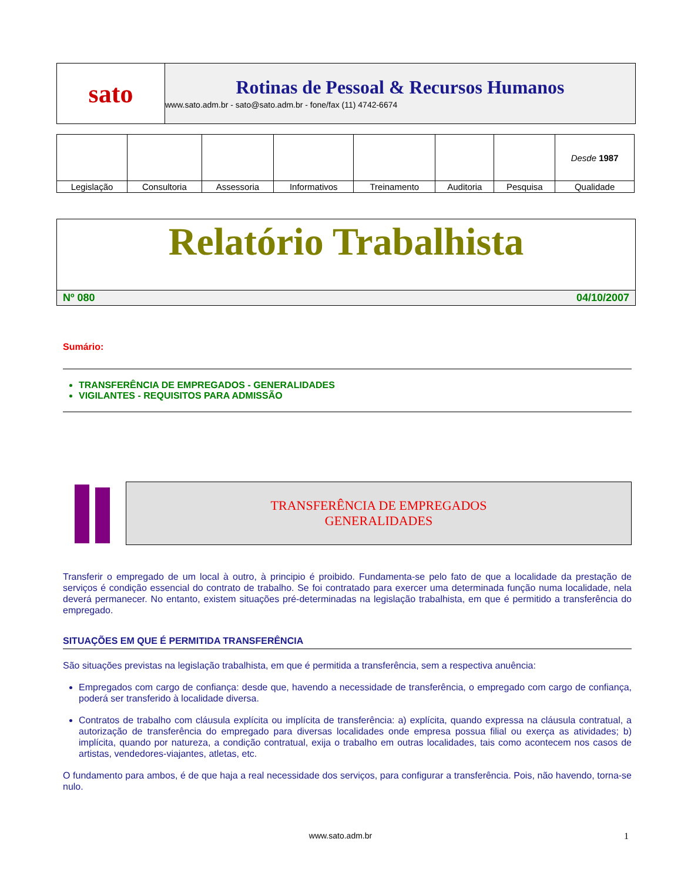sato
Rotinas de Pessoal & Recursos Humanos
www.sato.adm.br - sato@sato.adm.br - fone/fax (11) 4742-6674
| | | | | | | | Desde 1987 |
| Legislação | Consultoria | Assessoria | Informativos | Treinamento | Auditoria | Pesquisa | Qualidade |
Relatório Trabalhista
Nº 080 04/10/2007
Sumário:
TRANSFERÊNCIA DE EMPREGADOS - GENERALIDADES
VIGILANTES - REQUISITOS PARA ADMISSÃO
TRANSFERÊNCIA DE EMPREGADOS
GENERALIDADES
Transferir o empregado de um local à outro, à principio é proibido. Fundamenta-se pelo fato de que a localidade da prestação de serviços é condição essencial do contrato de trabalho. Se foi contratado para exercer uma determinada função numa localidade, nela deverá permanecer. No entanto, existem situações pré-determinadas na legislação trabalhista, em que é permitido a transferência do empregado.
SITUAÇÕES EM QUE É PERMITIDA TRANSFERÊNCIA
São situações previstas na legislação trabalhista, em que é permitida a transferência, sem a respectiva anuência:
Empregados com cargo de confiança: desde que, havendo a necessidade de transferência, o empregado com cargo de confiança, poderá ser transferido à localidade diversa.
Contratos de trabalho com cláusula explícita ou implícita de transferência: a) explícita, quando expressa na cláusula contratual, a autorização de transferência do empregado para diversas localidades onde empresa possua filial ou exerça as atividades; b) implícita, quando por natureza, a condição contratual, exija o trabalho em outras localidades, tais como acontecem nos casos de artistas, vendedores-viajantes, atletas, etc.
O fundamento para ambos, é de que haja a real necessidade dos serviços, para configurar a transferência. Pois, não havendo, torna-se nulo.
www.sato.adm.br 1